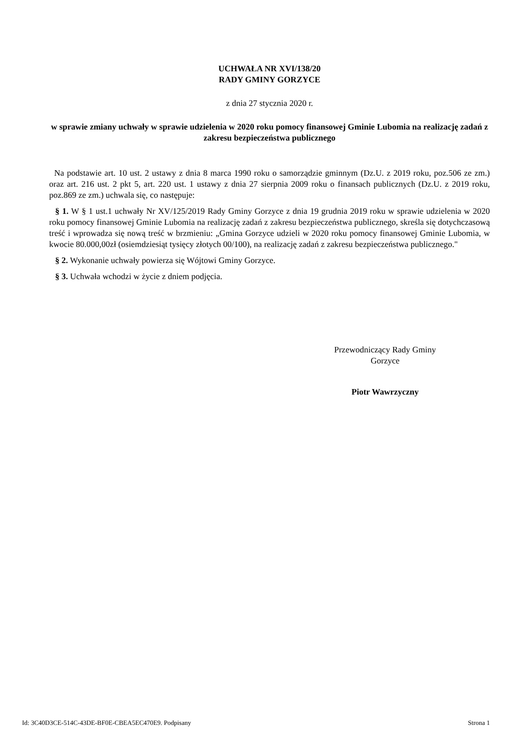UCHWAŁA NR XVI/138/20
RADY GMINY GORZYCE
z dnia 27 stycznia 2020 r.
w sprawie zmiany uchwały w sprawie udzielenia w 2020 roku pomocy finansowej Gminie Lubomia na realizację zadań z zakresu bezpieczeństwa publicznego
Na podstawie art. 10 ust. 2 ustawy z dnia 8 marca 1990 roku o samorządzie gminnym (Dz.U. z 2019 roku, poz.506 ze zm.) oraz art. 216 ust. 2 pkt 5, art. 220 ust. 1 ustawy z dnia 27 sierpnia 2009 roku o finansach publicznych (Dz.U. z 2019 roku, poz.869 ze zm.) uchwala się, co następuje:
§ 1. W § 1 ust.1 uchwały Nr XV/125/2019 Rady Gminy Gorzyce z dnia 19 grudnia 2019 roku w sprawie udzielenia w 2020 roku pomocy finansowej Gminie Lubomia na realizację zadań z zakresu bezpieczeństwa publicznego, skreśla się dotychczasową treść i wprowadza się nową treść w brzmieniu: „Gmina Gorzyce udzieli w 2020 roku pomocy finansowej Gminie Lubomia, w kwocie 80.000,00zł (osiemdziesiąt tysięcy złotych 00/100), na realizację zadań z zakresu bezpieczeństwa publicznego."
§ 2. Wykonanie uchwały powierza się Wójtowi Gminy Gorzyce.
§ 3. Uchwała wchodzi w życie z dniem podjęcia.
Przewodniczący Rady Gminy
Gorzyce
Piotr Wawrzyczny
Id: 3C40D3CE-514C-43DE-BF0E-CBEA5EC470E9. Podpisany Strona 1